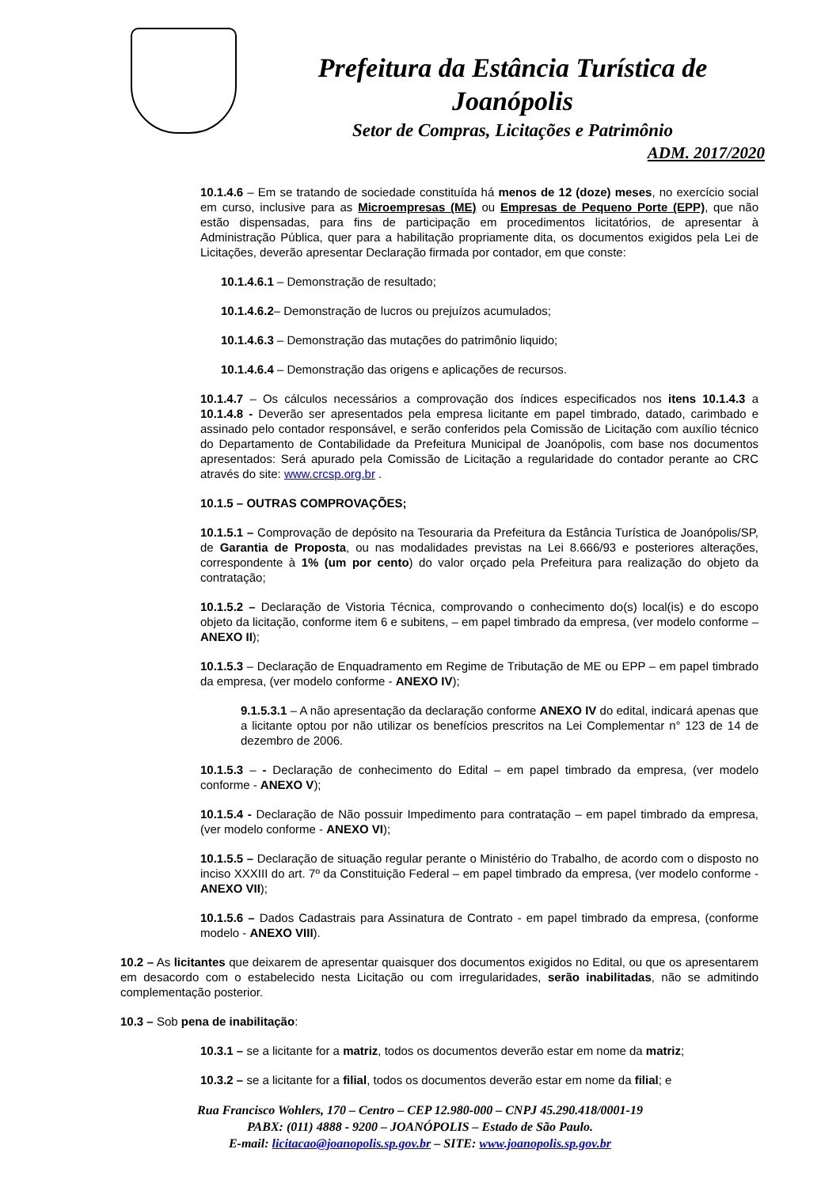Prefeitura da Estância Turística de Joanópolis
Setor de Compras, Licitações e Patrimônio
ADM. 2017/2020
10.1.4.6 – Em se tratando de sociedade constituída há menos de 12 (doze) meses, no exercício social em curso, inclusive para as Microempresas (ME) ou Empresas de Pequeno Porte (EPP), que não estão dispensadas, para fins de participação em procedimentos licitatórios, de apresentar à Administração Pública, quer para a habilitação propriamente dita, os documentos exigidos pela Lei de Licitações, deverão apresentar Declaração firmada por contador, em que conste:
10.1.4.6.1 – Demonstração de resultado;
10.1.4.6.2– Demonstração de lucros ou prejuízos acumulados;
10.1.4.6.3 – Demonstração das mutações do patrimônio liquido;
10.1.4.6.4 – Demonstração das origens e aplicações de recursos.
10.1.4.7 – Os cálculos necessários a comprovação dos índices especificados nos itens 10.1.4.3 a 10.1.4.8 - Deverão ser apresentados pela empresa licitante em papel timbrado, datado, carimbado e assinado pelo contador responsável, e serão conferidos pela Comissão de Licitação com auxílio técnico do Departamento de Contabilidade da Prefeitura Municipal de Joanópolis, com base nos documentos apresentados: Será apurado pela Comissão de Licitação a regularidade do contador perante ao CRC através do site: www.crcsp.org.br .
10.1.5 – OUTRAS COMPROVAÇÕES;
10.1.5.1 – Comprovação de depósito na Tesouraria da Prefeitura da Estância Turística de Joanópolis/SP, de Garantia de Proposta, ou nas modalidades previstas na Lei 8.666/93 e posteriores alterações, correspondente à 1% (um por cento) do valor orçado pela Prefeitura para realização do objeto da contratação;
10.1.5.2 – Declaração de Vistoria Técnica, comprovando o conhecimento do(s) local(is) e do escopo objeto da licitação, conforme item 6 e subitens, – em papel timbrado da empresa, (ver modelo conforme – ANEXO II);
10.1.5.3 – Declaração de Enquadramento em Regime de Tributação de ME ou EPP – em papel timbrado da empresa, (ver modelo conforme - ANEXO IV);
9.1.5.3.1 – A não apresentação da declaração conforme ANEXO IV do edital, indicará apenas que a licitante optou por não utilizar os benefícios prescritos na Lei Complementar n° 123 de 14 de dezembro de 2006.
10.1.5.3 – - Declaração de conhecimento do Edital – em papel timbrado da empresa, (ver modelo conforme - ANEXO V);
10.1.5.4 - Declaração de Não possuir Impedimento para contratação – em papel timbrado da empresa, (ver modelo conforme - ANEXO VI);
10.1.5.5 – Declaração de situação regular perante o Ministério do Trabalho, de acordo com o disposto no inciso XXXIII do art. 7º da Constituição Federal – em papel timbrado da empresa, (ver modelo conforme - ANEXO VII);
10.1.5.6 – Dados Cadastrais para Assinatura de Contrato - em papel timbrado da empresa, (conforme modelo - ANEXO VIII).
10.2 – As licitantes que deixarem de apresentar quaisquer dos documentos exigidos no Edital, ou que os apresentarem em desacordo com o estabelecido nesta Licitação ou com irregularidades, serão inabilitadas, não se admitindo complementação posterior.
10.3 – Sob pena de inabilitação:
10.3.1 – se a licitante for a matriz, todos os documentos deverão estar em nome da matriz;
10.3.2 – se a licitante for a filial, todos os documentos deverão estar em nome da filial; e
Rua Francisco Wohlers, 170 – Centro – CEP 12.980-000 – CNPJ 45.290.418/0001-19
PABX: (011) 4888 - 9200 – JOANÓPOLIS – Estado de São Paulo.
E-mail: licitacao@joanopolis.sp.gov.br – SITE: www.joanopolis.sp.gov.br